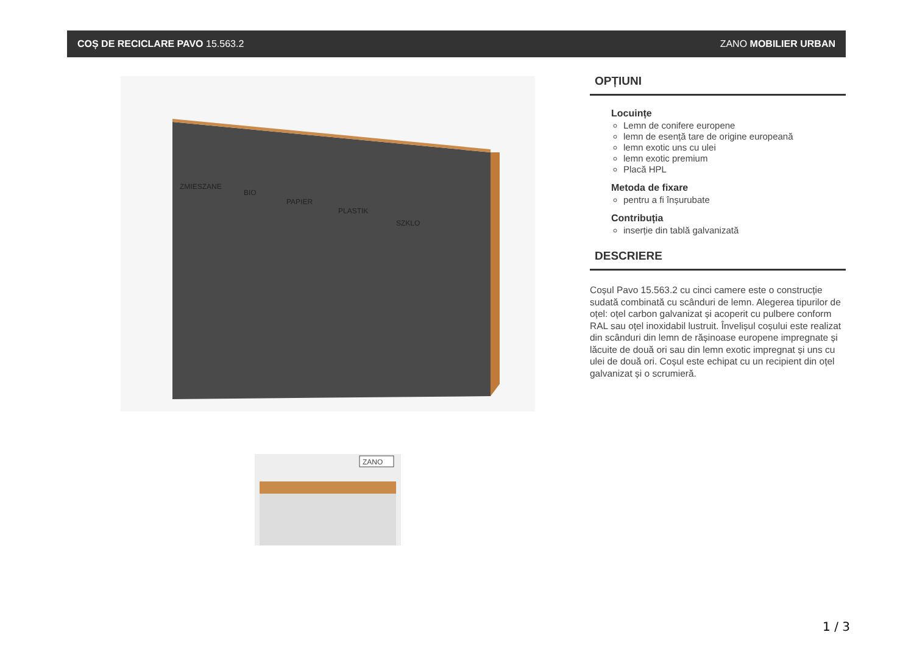COȘ DE RECICLARE PAVO 15.563.2 ZANO MOBILIER URBAN
ZMIESZANE
BIO
PAPIER
PLASTIK
SZKLO
ZANO
OPȚIUNI
Locuințe
Lemn de conifere europene
lemn de esență tare de origine europeană
lemn exotic uns cu ulei
lemn exotic premium
Placă HPL
Metoda de fixare
pentru a fi înșurubate
Contribuția
inserție din tablă galvanizată
DESCRIERE
Coșul Pavo 15.563.2 cu cinci camere este o construcție sudată combinată cu scânduri de lemn. Alegerea tipurilor de oțel: oțel carbon galvanizat și acoperit cu pulbere conform RAL sau oțel inoxidabil lustruit. Învelișul coșului este realizat din scânduri din lemn de rășinoase europene impregnate și lăcuite de două ori sau din lemn exotic impregnat și uns cu ulei de două ori. Coșul este echipat cu un recipient din oțel galvanizat și o scrumieră.
1 / 3